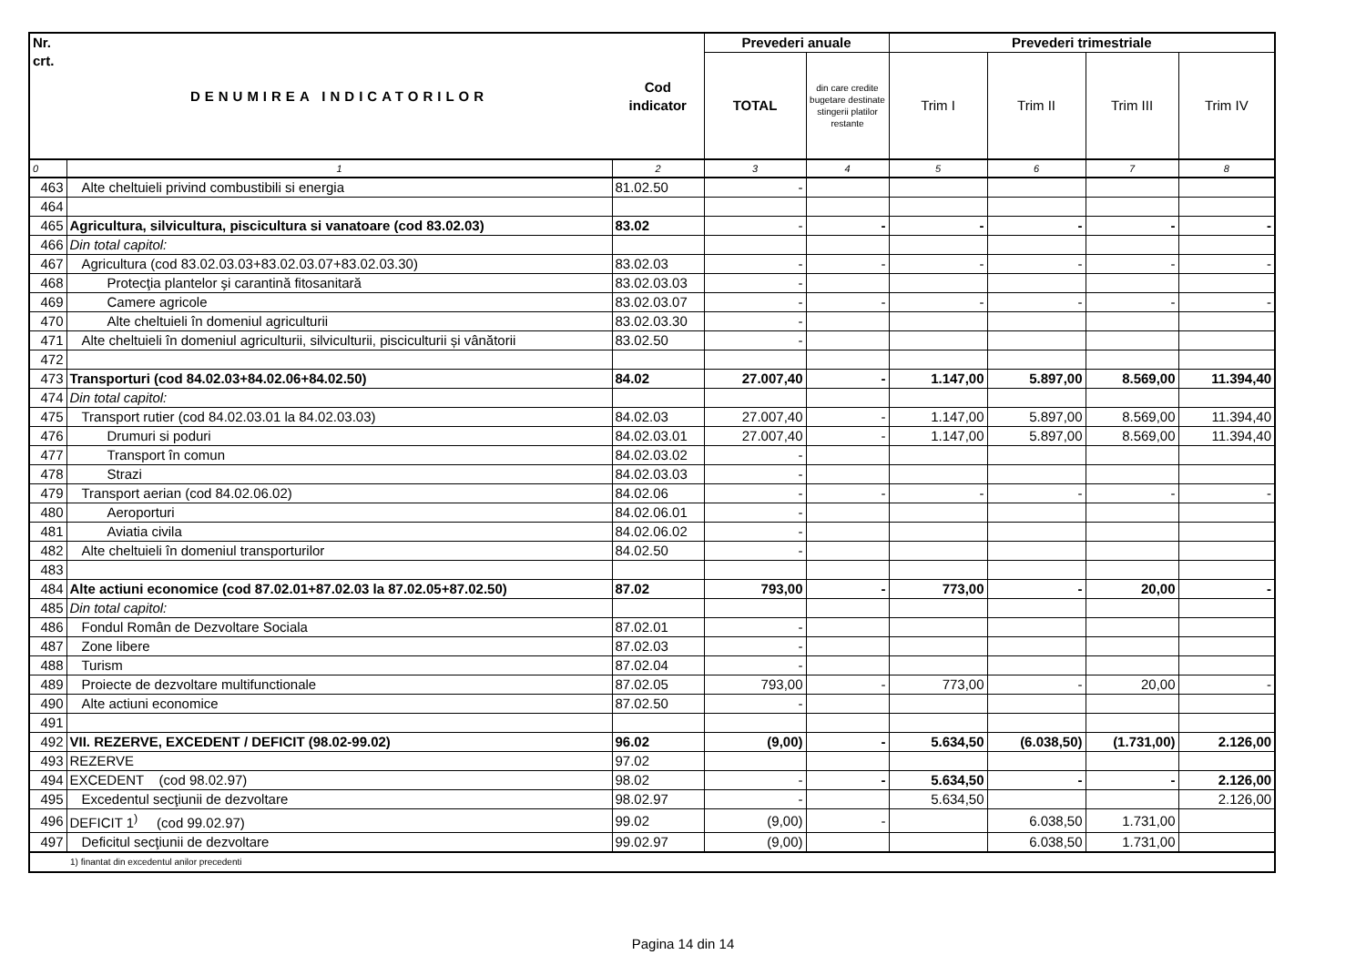| Nr. crt. | DENUMIREA INDICATORILOR | Cod indicator | Prevederi anuale | | Prevederi trimestriale | | | |
| --- | --- | --- | --- | --- | --- | --- | --- | --- |
| | | | TOTAL | din care credite bugetare destinate stingerii platilor restante | Trim I | Trim II | Trim III | Trim IV |
| 0 | 1 | 2 | 3 | 4 | 5 | 6 | 7 | 8 |
| 463 | Alte cheltuieli privind combustibili si energia | 81.02.50 | - | | | | | |
| 464 | | | | | | | | |
| 465 | Agricultura, silvicultura, piscicultura si vanatoare (cod 83.02.03) | 83.02 | - | - | - | - | - | - |
| 466 | Din total capitol: | | | | | | | |
| 467 | Agricultura (cod 83.02.03.03+83.02.03.07+83.02.03.30) | 83.02.03 | - | - | - | - | - | - |
| 468 | Protecţia plantelor şi carantină fitosanitară | 83.02.03.03 | - | | | | | |
| 469 | Camere agricole | 83.02.03.07 | - | - | - | - | - | - |
| 470 | Alte cheltuieli în domeniul agriculturii | 83.02.03.30 | - | | | | | |
| 471 | Alte cheltuieli în domeniul agriculturii, silviculturii, pisciculturii și vânătorii | 83.02.50 | - | | | | | |
| 472 | | | | | | | | |
| 473 | Transporturi (cod 84.02.03+84.02.06+84.02.50) | 84.02 | 27.007,40 | - | 1.147,00 | 5.897,00 | 8.569,00 | 11.394,40 |
| 474 | Din total capitol: | | | | | | | |
| 475 | Transport rutier (cod 84.02.03.01 la 84.02.03.03) | 84.02.03 | 27.007,40 | - | 1.147,00 | 5.897,00 | 8.569,00 | 11.394,40 |
| 476 | Drumuri si poduri | 84.02.03.01 | 27.007,40 | - | 1.147,00 | 5.897,00 | 8.569,00 | 11.394,40 |
| 477 | Transport în comun | 84.02.03.02 | - | | | | | |
| 478 | Strazi | 84.02.03.03 | - | | | | | |
| 479 | Transport aerian (cod 84.02.06.02) | 84.02.06 | - | - | - | - | - | - |
| 480 | Aeroporturi | 84.02.06.01 | - | | | | | |
| 481 | Aviatia civila | 84.02.06.02 | - | | | | | |
| 482 | Alte cheltuieli în domeniul transporturilor | 84.02.50 | - | | | | | |
| 483 | | | | | | | | |
| 484 | Alte actiuni economice (cod 87.02.01+87.02.03 la 87.02.05+87.02.50) | 87.02 | 793,00 | - | 773,00 | - | 20,00 | - |
| 485 | Din total capitol: | | | | | | | |
| 486 | Fondul Român de Dezvoltare Sociala | 87.02.01 | - | | | | | |
| 487 | Zone libere | 87.02.03 | - | | | | | |
| 488 | Turism | 87.02.04 | - | | | | | |
| 489 | Proiecte de dezvoltare multifunctionale | 87.02.05 | 793,00 | - | 773,00 | - | 20,00 | - |
| 490 | Alte actiuni economice | 87.02.50 | - | | | | | |
| 491 | | | | | | | | |
| 492 | VII. REZERVE, EXCEDENT / DEFICIT (98.02-99.02) | 96.02 | (9,00) | - | 5.634,50 | (6.038,50) | (1.731,00) | 2.126,00 |
| 493 | REZERVE | 97.02 | | | | | | |
| 494 | EXCEDENT (cod 98.02.97) | 98.02 | - | - | 5.634,50 | - | - | 2.126,00 |
| 495 | Excedentul secţiunii de dezvoltare | 98.02.97 | - | | 5.634,50 | | | 2.126,00 |
| 496 | DEFICIT 1<sup>)</sup> (cod 99.02.97) | 99.02 | (9,00) | - | | 6.038,50 | 1.731,00 | |
| 497 | Deficitul secţiunii de dezvoltare | 99.02.97 | (9,00) | | | 6.038,50 | 1.731,00 | |
| 1) finantat din excedentul anilor precedenti | | | | | | | | |
Pagina 14 din 14